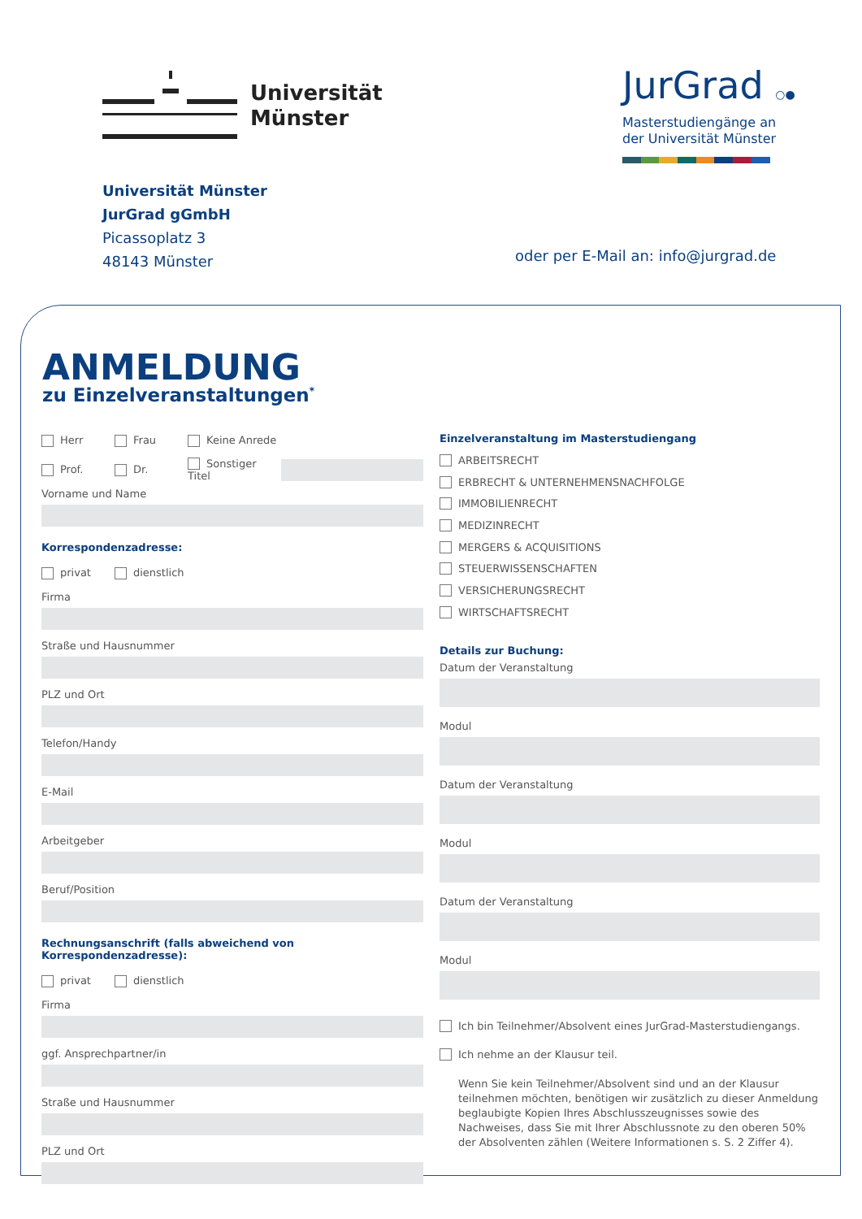Universität
Münster
JurGrad ○●
Masterstudiengänge an
der Universität Münster
Universität Münster
JurGrad gGmbH
Picassoplatz 3
48143 Münster
oder per E-Mail an: info@jurgrad.de
ANMELDUNG
zu Einzelveranstaltungen<sup>*</sup>
Herr Frau Keine Anrede
Prof. Dr. Sonstiger Titel
Vorname und Name
Korrespondenzadresse:
privat dienstlich
Firma
Straße und Hausnummer
PLZ und Ort
Telefon/Handy
E-Mail
Arbeitgeber
Beruf/Position
Rechnungsanschrift (falls abweichend von Korrespondenzadresse):
privat dienstlich
Firma
ggf. Ansprechpartner/in
Straße und Hausnummer
PLZ und Ort
Einzelveranstaltung im Masterstudiengang
ARBEITSRECHT
ERBRECHT & UNTERNEHMENSNACHFOLGE
IMMOBILIENRECHT
MEDIZINRECHT
MERGERS & ACQUISITIONS
STEUERWISSENSCHAFTEN
VERSICHERUNGSRECHT
WIRTSCHAFTSRECHT
Details zur Buchung:
Datum der Veranstaltung
Modul
Datum der Veranstaltung
Modul
Datum der Veranstaltung
Modul
Ich bin Teilnehmer/Absolvent eines JurGrad-Masterstudiengangs.
Ich nehme an der Klausur teil.
Wenn Sie kein Teilnehmer/Absolvent sind und an der Klausur teilnehmen möchten, benötigen wir zusätzlich zu dieser Anmeldung beglaubigte Kopien Ihres Abschlusszeugnisses sowie des Nachweises, dass Sie mit Ihrer Abschlussnote zu den oberen 50% der Absolventen zählen (Weitere Informationen s. S. 2 Ziffer 4).